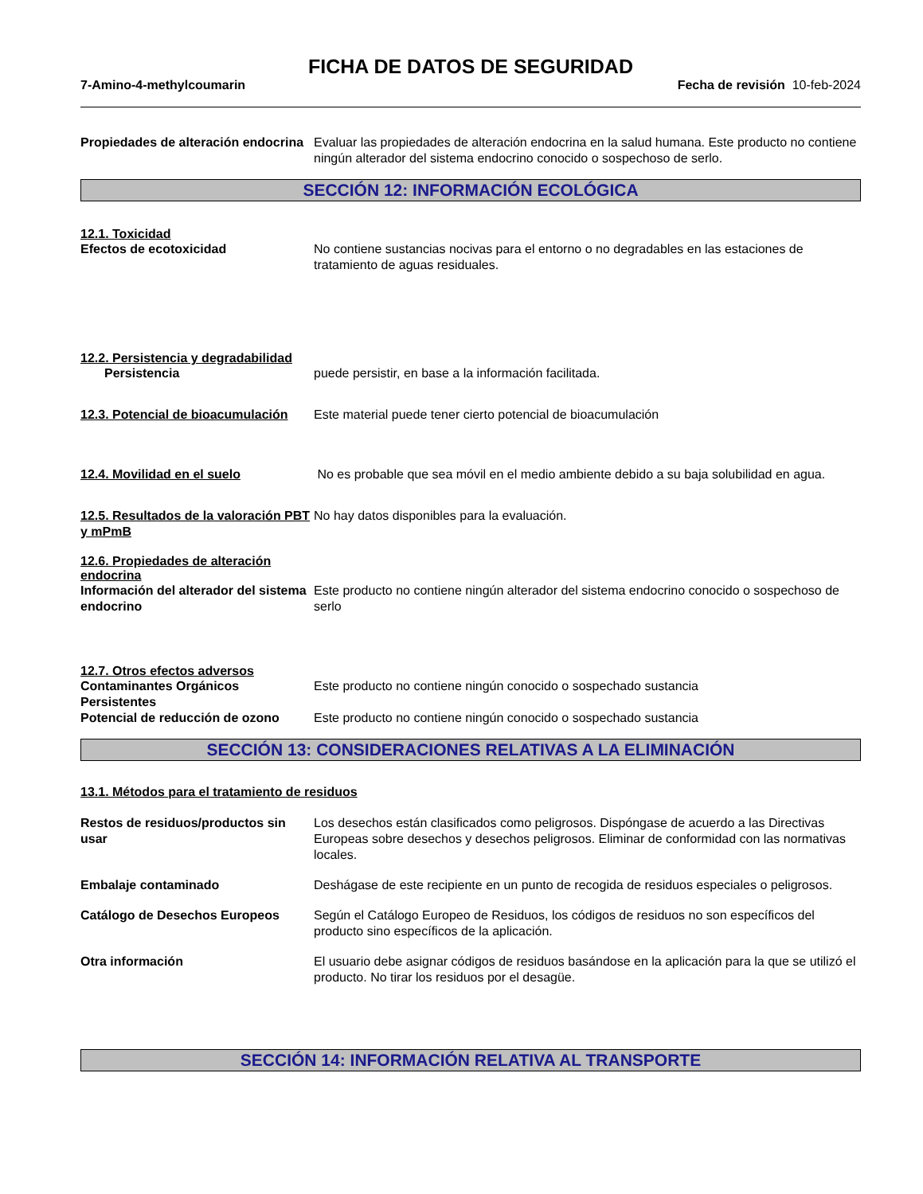FICHA DE DATOS DE SEGURIDAD
7-Amino-4-methylcoumarin Fecha de revisión 10-feb-2024
Propiedades de alteración endocrina
Evaluar las propiedades de alteración endocrina en la salud humana. Este producto no contiene ningún alterador del sistema endocrino conocido o sospechoso de serlo.
SECCIÓN 12: INFORMACIÓN ECOLÓGICA
12.1. Toxicidad
Efectos de ecotoxicidad No contiene sustancias nocivas para el entorno o no degradables en las estaciones de tratamiento de aguas residuales.
12.2. Persistencia y degradabilidad
Persistencia puede persistir, en base a la información facilitada.
12.3. Potencial de bioacumulación
Este material puede tener cierto potencial de bioacumulación
12.4. Movilidad en el suelo No es probable que sea móvil en el medio ambiente debido a su baja solubilidad en agua.
12.5. Resultados de la valoración PBT y mPmB
No hay datos disponibles para la evaluación.
12.6. Propiedades de alteración endocrina
Información del alterador del sistema endocrino
Este producto no contiene ningún alterador del sistema endocrino conocido o sospechoso de serlo
12.7. Otros efectos adversos
Contaminantes Orgánicos Persistentes
Este producto no contiene ningún conocido o sospechado sustancia
Potencial de reducción de ozono
Este producto no contiene ningún conocido o sospechado sustancia
SECCIÓN 13: CONSIDERACIONES RELATIVAS A LA ELIMINACIÓN
13.1. Métodos para el tratamiento de residuos
Restos de residuos/productos sin usar
Los desechos están clasificados como peligrosos. Dispóngase de acuerdo a las Directivas Europeas sobre desechos y desechos peligrosos. Eliminar de conformidad con las normativas locales.
Embalaje contaminado Deshágase de este recipiente en un punto de recogida de residuos especiales o peligrosos.
Catálogo de Desechos Europeos Según el Catálogo Europeo de Residuos, los códigos de residuos no son específicos del producto sino específicos de la aplicación.
Otra información El usuario debe asignar códigos de residuos basándose en la aplicación para la que se utilizó el producto. No tirar los residuos por el desagüe.
SECCIÓN 14: INFORMACIÓN RELATIVA AL TRANSPORTE